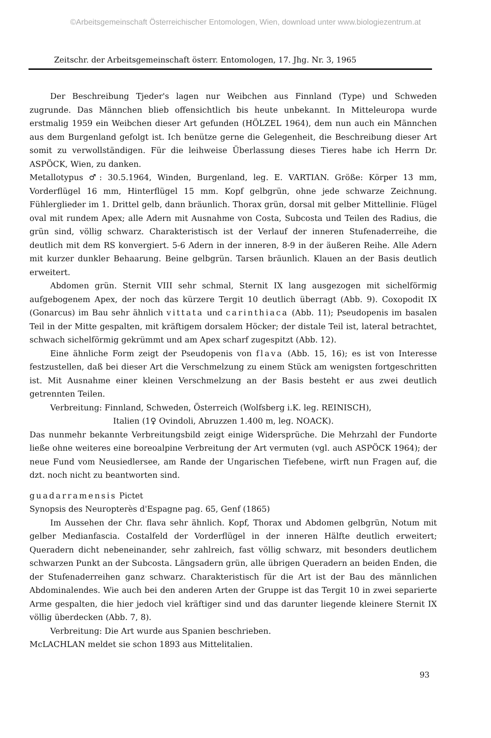©Arbeitsgemeinschaft Österreichischer Entomologen, Wien, download unter www.biologiezentrum.at
Zeitschr. der Arbeitsgemeinschaft österr. Entomologen, 17. Jhg. Nr. 3, 1965
Der Beschreibung Tjeder's lagen nur Weibchen aus Finnland (Type) und Schweden zugrunde. Das Männchen blieb offensichtlich bis heute unbekannt. In Mitteleuropa wurde erstmalig 1959 ein Weibchen dieser Art gefunden (HÖLZEL 1964), dem nun auch ein Männchen aus dem Burgenland gefolgt ist. Ich benütze gerne die Gelegenheit, die Beschreibung dieser Art somit zu verwollständigen. Für die leihweise Überlassung dieses Tieres habe ich Herrn Dr. ASPÖCK, Wien, zu danken.
Metallotypus ♂: 30.5.1964, Winden, Burgenland, leg. E. VARTIAN. Größe: Körper 13 mm, Vorderflügel 16 mm, Hinterflügel 15 mm. Kopf gelbgrün, ohne jede schwarze Zeichnung. Fühlerglieder im 1. Drittel gelb, dann bräunlich. Thorax grün, dorsal mit gelber Mittellinie. Flügel oval mit rundem Apex; alle Adern mit Ausnahme von Costa, Subcosta und Teilen des Radius, die grün sind, völlig schwarz. Charakteristisch ist der Verlauf der inneren Stufenaderreihe, die deutlich mit dem RS konvergiert. 5-6 Adern in der inneren, 8-9 in der äußeren Reihe. Alle Adern mit kurzer dunkler Behaarung. Beine gelbgrün. Tarsen bräunlich. Klauen an der Basis deutlich erweitert.
Abdomen grün. Sternit VIII sehr schmal, Sternit IX lang ausgezogen mit sichelförmig aufgebogenem Apex, der noch das kürzere Tergit 10 deutlich überragt (Abb. 9). Coxopodit IX (Gonarcus) im Bau sehr ähnlich vittata und carinthiaca (Abb. 11); Pseudopenis im basalen Teil in der Mitte gespalten, mit kräftigem dorsalem Höcker; der distale Teil ist, lateral betrachtet, schwach sichelförmig gekrümmt und am Apex scharf zugespitzt (Abb. 12).
Eine ähnliche Form zeigt der Pseudopenis von flava (Abb. 15, 16); es ist von Interesse festzustellen, daß bei dieser Art die Verschmelzung zu einem Stück am wenigsten fortgeschritten ist. Mit Ausnahme einer kleinen Verschmelzung an der Basis besteht er aus zwei deutlich getrennten Teilen.
Verbreitung: Finnland, Schweden, Österreich (Wolfsberg i.K. leg. REINISCH),
Italien (1♀ Ovindoli, Abruzzen 1.400 m, leg. NOACK).
Das nunmehr bekannte Verbreitungsbild zeigt einige Widersprüche. Die Mehrzahl der Fundorte ließe ohne weiteres eine boreoalpine Verbreitung der Art vermuten (vgl. auch ASPÖCK 1964); der neue Fund vom Neusiedlersee, am Rande der Ungarischen Tiefebene, wirft nun Fragen auf, die dzt. noch nicht zu beantworten sind.
guadarramensis Pictet
Synopsis des Neuropterès d'Espagne pag. 65, Genf (1865)
Im Aussehen der Chr. flava sehr ähnlich. Kopf, Thorax und Abdomen gelbgrün, Notum mit gelber Medianfascia. Costalfeld der Vorderflügel in der inneren Hälfte deutlich erweitert; Queradern dicht nebeneinander, sehr zahlreich, fast völlig schwarz, mit besonders deutlichem schwarzen Punkt an der Subcosta. Längsadern grün, alle übrigen Queradern an beiden Enden, die der Stufenaderreihen ganz schwarz. Charakteristisch für die Art ist der Bau des männlichen Abdominalendes. Wie auch bei den anderen Arten der Gruppe ist das Tergit 10 in zwei separierte Arme gespalten, die hier jedoch viel kräftiger sind und das darunter liegende kleinere Sternit IX völlig überdecken (Abb. 7, 8).
Verbreitung: Die Art wurde aus Spanien beschrieben.
McLACHLAN meldet sie schon 1893 aus Mittelitalien.
93